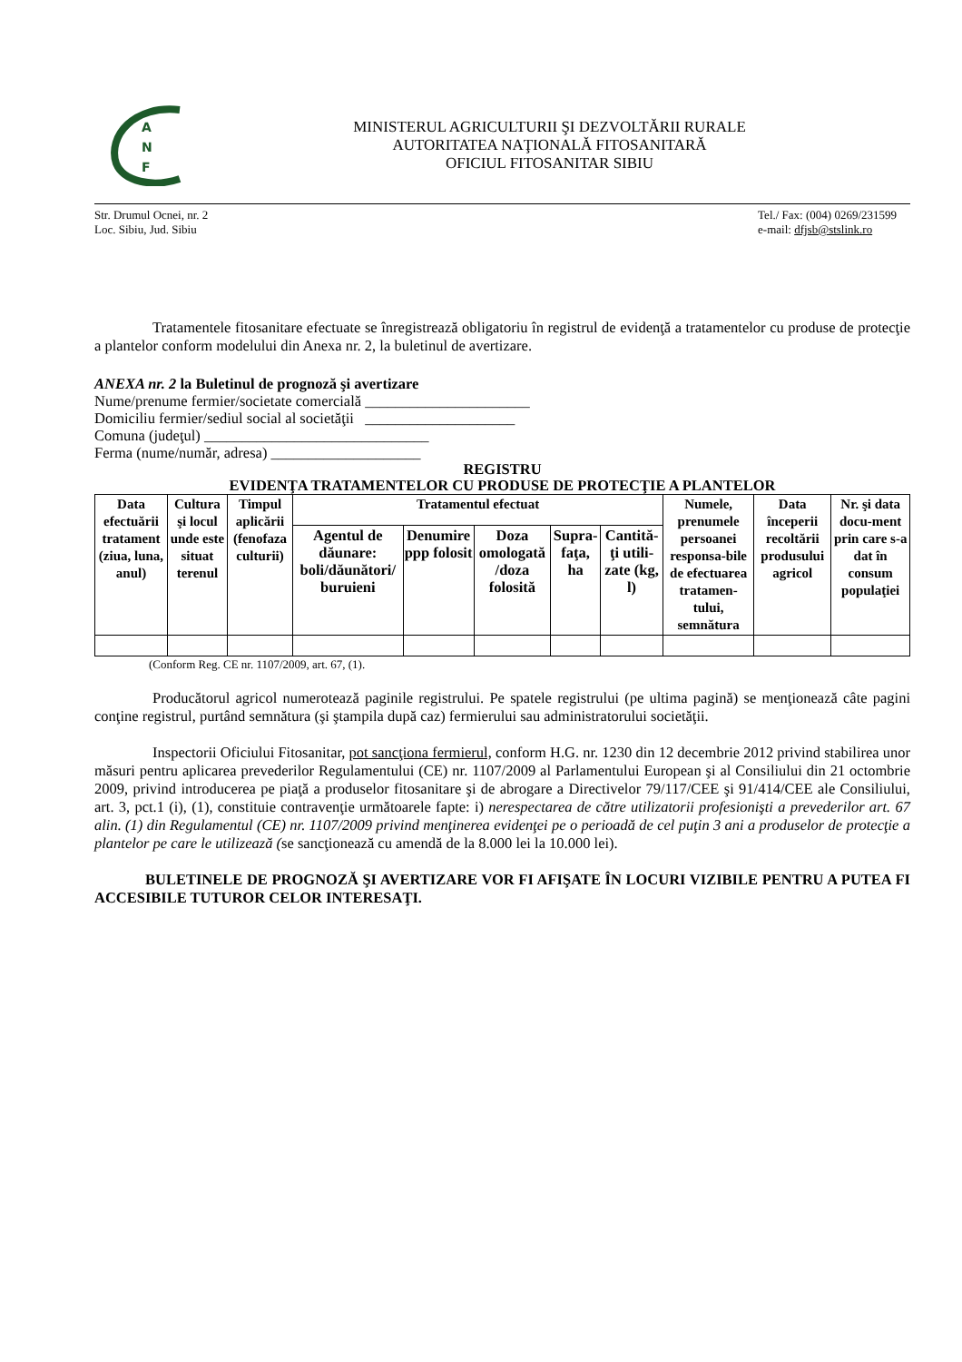A
N
F
MINISTERUL AGRICULTURII ŞI DEZVOLTĂRII RURALE
AUTORITATEA NAŢIONALĂ FITOSANITARĂ
OFICIUL FITOSANITAR SIBIU
Str. Drumul Ocnei, nr. 2
Loc. Sibiu, Jud. Sibiu
Tel./ Fax: (004) 0269/231599
e-mail: dfjsb@stslink.ro
Tratamentele fitosanitare efectuate se înregistrează obligatoriu în registrul de evidenţă a tratamentelor cu produse de protecţie a plantelor conform modelului din Anexa nr. 2, la buletinul de avertizare.
ANEXA nr. 2 la Buletinul de prognoză şi avertizare
Nume/prenume fermier/societate comercială ______________________
Domiciliu fermier/sediul social al societăţii ____________________
Comuna (judeţul) ______________________________
Ferma (nume/număr, adresa) ____________________
REGISTRU
EVIDENŢA TRATAMENTELOR CU PRODUSE DE PROTECŢIE A PLANTELOR
| Data efectuării tratament (ziua, luna, anul) | Cultura şi locul unde este situat terenul | Timpul aplicării (fenofaza culturii) | Tratamentul efectuat | | | | | Numele, prenumele persoanei responsa-bile de efectuarea tratamen-tului, semnătura | Data începerii recoltării produsului agricol | Nr. şi data docu-ment prin care s-a dat în consum populaţiei |
| --- | --- | --- | --- | --- | --- | --- | --- | --- | --- | --- |
| | | | Agentul de dăunare: boli/dăunători/ buruieni | Denumire ppp folosit | Doza omologată /doza folosită | Supra-faţa, ha | Cantită-ţi utili-zate (kg, l) | | | |
(Conform Reg. CE nr. 1107/2009, art. 67, (1).
Producătorul agricol numerotează paginile registrului. Pe spatele registrului (pe ultima pagină) se menţionează câte pagini conţine registrul, purtând semnătura (şi ştampila după caz) fermierului sau administratorului societăţii.
Inspectorii Oficiului Fitosanitar, pot sancţiona fermierul, conform H.G. nr. 1230 din 12 decembrie 2012 privind stabilirea unor măsuri pentru aplicarea prevederilor Regulamentului (CE) nr. 1107/2009 al Parlamentului European şi al Consiliului din 21 octombrie 2009, privind introducerea pe piaţă a produselor fitosanitare şi de abrogare a Directivelor 79/117/CEE şi 91/414/CEE ale Consiliului, art. 3, pct.1 (i), (1), constituie contravenţie următoarele fapte: i) nerespectarea de către utilizatorii profesionişti a prevederilor art. 67 alin. (1) din Regulamentul (CE) nr. 1107/2009 privind menţinerea evidenţei pe o perioadă de cel puţin 3 ani a produselor de protecţie a plantelor pe care le utilizează (se sancţionează cu amendă de la 8.000 lei la 10.000 lei).
BULETINELE DE PROGNOZĂ ŞI AVERTIZARE VOR FI AFIŞATE ÎN LOCURI VIZIBILE PENTRU A PUTEA FI ACCESIBILE TUTUROR CELOR INTERESAŢI.